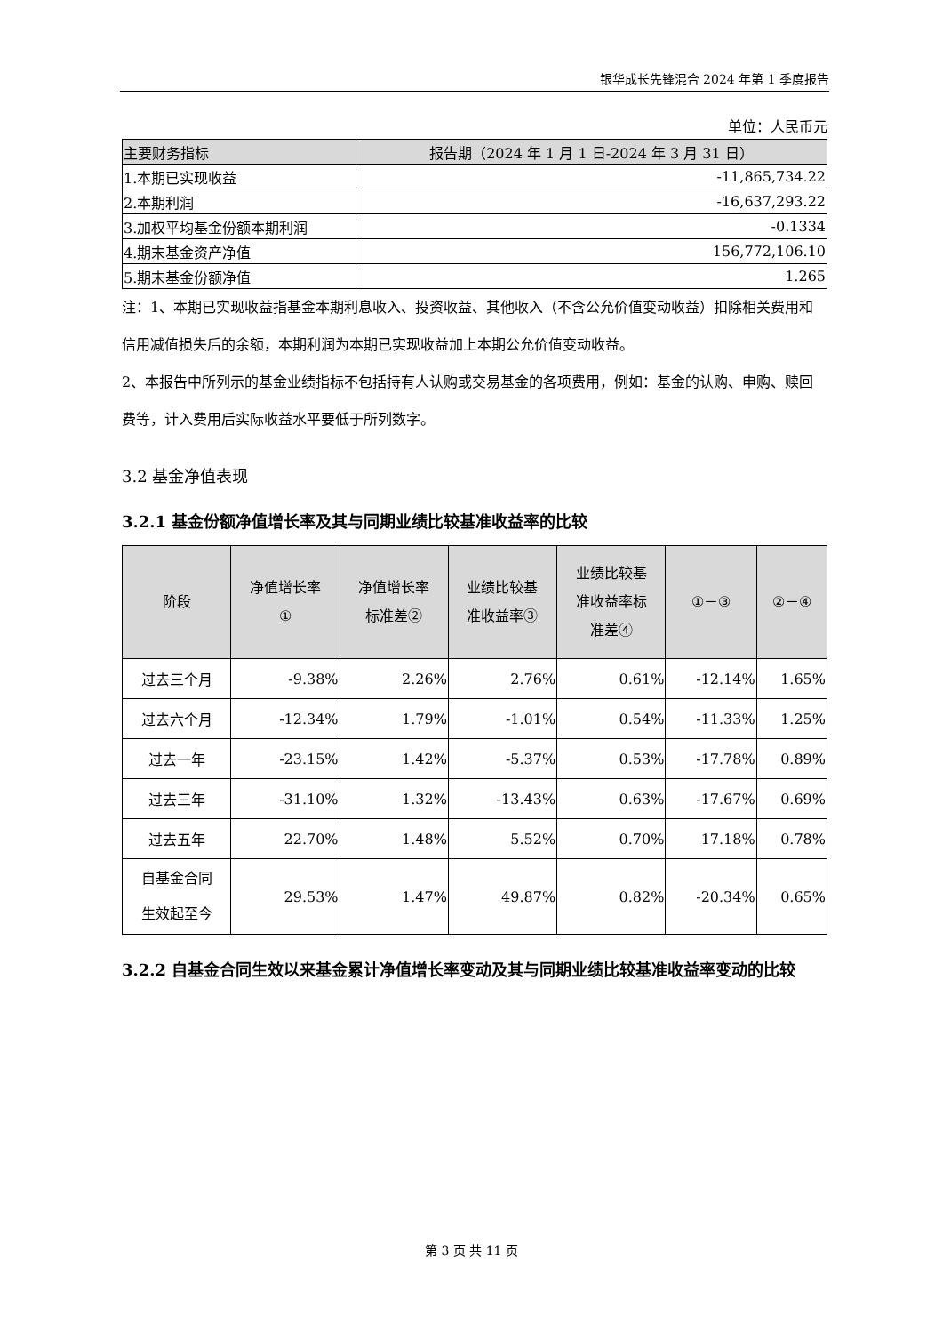银华成长先锋混合 2024 年第 1 季度报告
单位：人民币元
| 主要财务指标 | 报告期（2024 年 1 月 1 日-2024 年 3 月 31 日） |
| --- | --- |
| 1.本期已实现收益 | -11,865,734.22 |
| 2.本期利润 | -16,637,293.22 |
| 3.加权平均基金份额本期利润 | -0.1334 |
| 4.期末基金资产净值 | 156,772,106.10 |
| 5.期末基金份额净值 | 1.265 |
注：1、本期已实现收益指基金本期利息收入、投资收益、其他收入（不含公允价值变动收益）扣除相关费用和信用减值损失后的余额，本期利润为本期已实现收益加上本期公允价值变动收益。
2、本报告中所列示的基金业绩指标不包括持有人认购或交易基金的各项费用，例如：基金的认购、申购、赎回费等，计入费用后实际收益水平要低于所列数字。
3.2 基金净值表现
3.2.1 基金份额净值增长率及其与同期业绩比较基准收益率的比较
| 阶段 | 净值增长率 ① | 净值增长率 标准差② | 业绩比较基 准收益率③ | 业绩比较基 准收益率标 准差④ | ①－③ | ②－④ |
| --- | --- | --- | --- | --- | --- | --- |
| 过去三个月 | -9.38% | 2.26% | 2.76% | 0.61% | -12.14% | 1.65% |
| 过去六个月 | -12.34% | 1.79% | -1.01% | 0.54% | -11.33% | 1.25% |
| 过去一年 | -23.15% | 1.42% | -5.37% | 0.53% | -17.78% | 0.89% |
| 过去三年 | -31.10% | 1.32% | -13.43% | 0.63% | -17.67% | 0.69% |
| 过去五年 | 22.70% | 1.48% | 5.52% | 0.70% | 17.18% | 0.78% |
| 自基金合同 生效起至今 | 29.53% | 1.47% | 49.87% | 0.82% | -20.34% | 0.65% |
3.2.2 自基金合同生效以来基金累计净值增长率变动及其与同期业绩比较基准收益率变动的比较
第 3 页 共 11 页